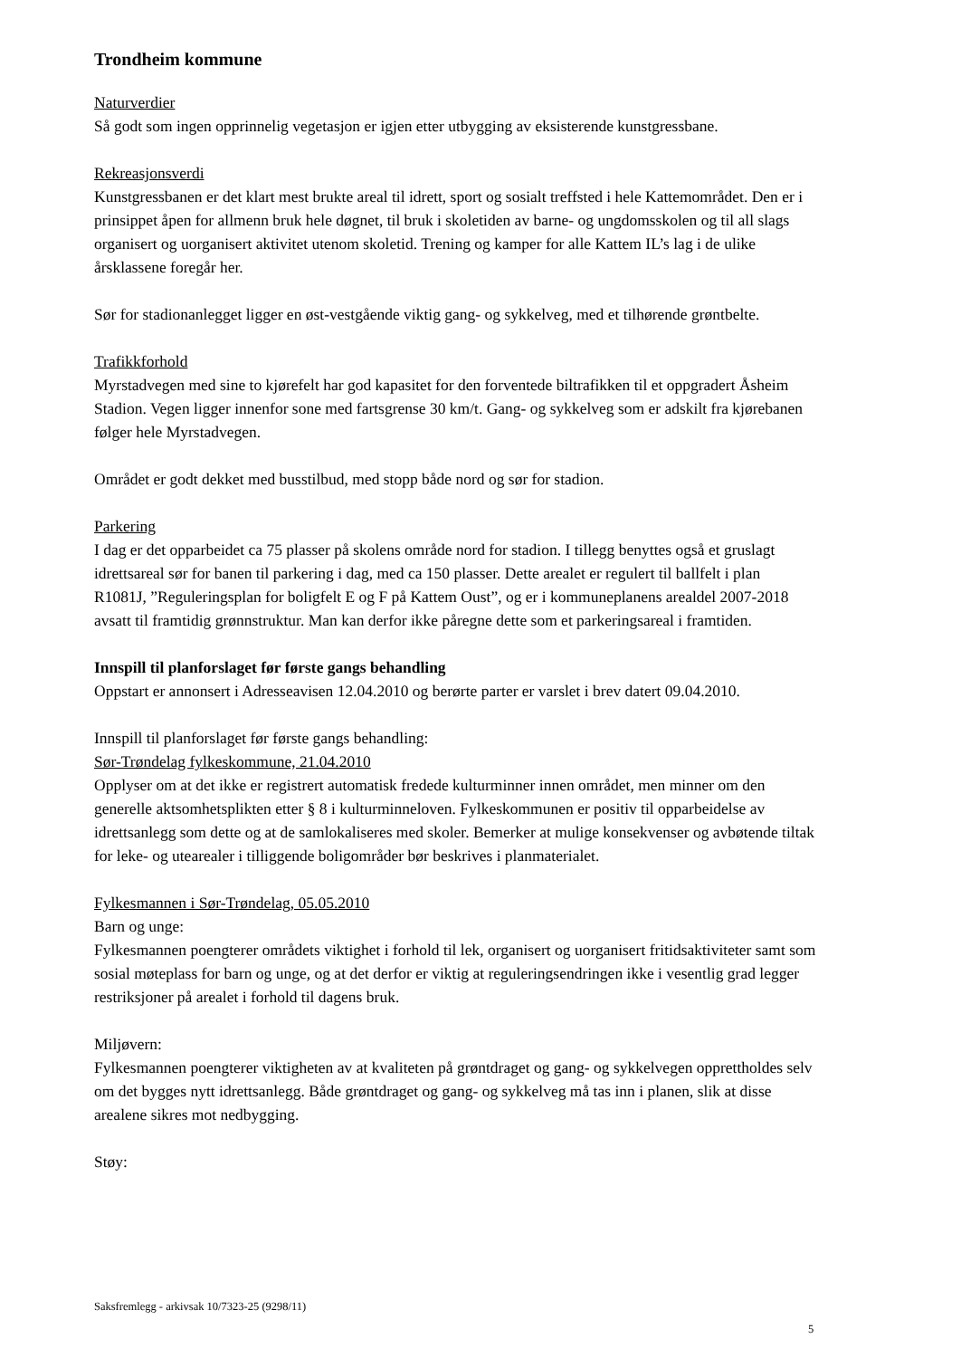Trondheim kommune
Naturverdier
Så godt som ingen opprinnelig vegetasjon er igjen etter utbygging av eksisterende kunstgressbane.
Rekreasjonsverdi
Kunstgressbanen er det klart mest brukte areal til idrett, sport og sosialt treffsted i hele Kattemområdet. Den er i prinsippet åpen for allmenn bruk hele døgnet, til bruk i skoletiden av barne- og ungdomsskolen og til all slags organisert og uorganisert aktivitet utenom skoletid. Trening og kamper for alle Kattem IL’s lag i de ulike årsklassene foregår her.
Sør for stadionanlegget ligger en øst-vestgående viktig gang- og sykkelveg, med et tilhørende grøntbelte.
Trafikkforhold
Myrstadvegen med sine to kjørefelt har god kapasitet for den forventede biltrafikken til et oppgradert Åsheim Stadion. Vegen ligger innenfor sone med fartsgrense 30 km/t. Gang- og sykkelveg som er adskilt fra kjørebanen følger hele Myrstadvegen.
Området er godt dekket med busstilbud, med stopp både nord og sør for stadion.
Parkering
I dag er det opparbeidet ca 75 plasser på skolens område nord for stadion. I tillegg benyttes også et gruslagt idrettsareal sør for banen til parkering i dag, med ca 150 plasser. Dette arealet er regulert til ballfelt i plan R1081J, ”Reguleringsplan for boligfelt E og F på Kattem Oust”, og er i kommuneplanens arealdel 2007-2018 avsatt til framtidig grønnstruktur. Man kan derfor ikke påregne dette som et parkeringsareal i framtiden.
Innspill til planforslaget før første gangs behandling
Oppstart er annonsert i Adresseavisen 12.04.2010 og berørte parter er varslet i brev datert 09.04.2010.
Innspill til planforslaget før første gangs behandling:
Sør-Trøndelag fylkeskommune, 21.04.2010
Opplyser om at det ikke er registrert automatisk fredede kulturminner innen området, men minner om den generelle aktsomhetsplikten etter § 8 i kulturminneloven. Fylkeskommunen er positiv til opparbeidelse av idrettsanlegg som dette og at de samlokaliseres med skoler. Bemerker at mulige konsekvenser og avbøtende tiltak for leke- og utearealer i tilliggende boligområder bør beskrives i planmaterialet.
Fylkesmannen i Sør-Trøndelag, 05.05.2010
Barn og unge:
Fylkesmannen poengterer områdets viktighet i forhold til lek, organisert og uorganisert fritidsaktiviteter samt som sosial møteplass for barn og unge, og at det derfor er viktig at reguleringsendringen ikke i vesentlig grad legger restriksjoner på arealet i forhold til dagens bruk.
Miljøvern:
Fylkesmannen poengterer viktigheten av at kvaliteten på grøntdraget og gang- og sykkelvegen opprettholdes selv om det bygges nytt idrettsanlegg. Både grøntdraget og gang- og sykkelveg må tas inn i planen, slik at disse arealene sikres mot nedbygging.
Støy:
Saksfremlegg - arkivsak 10/7323-25 (9298/11)
5